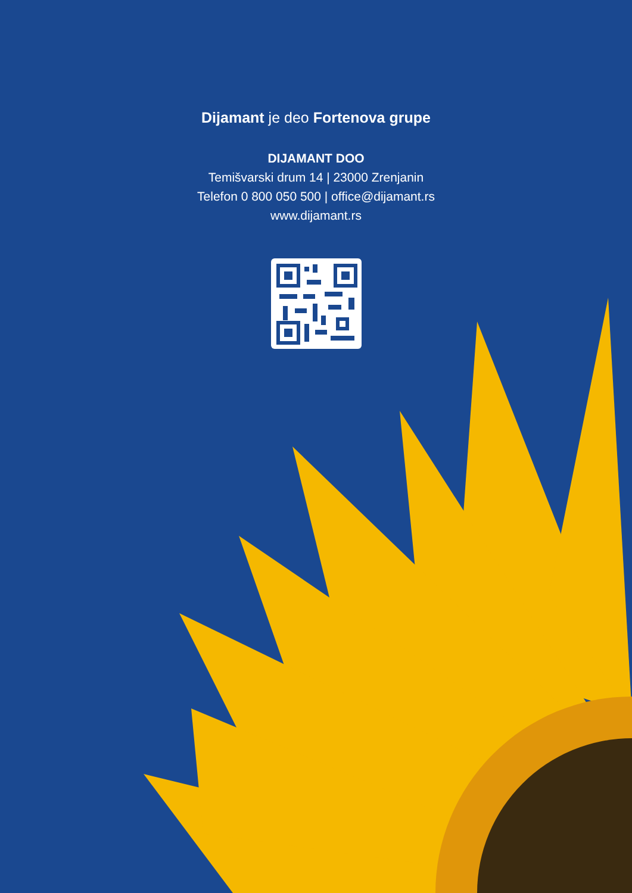Dijamant je deo Fortenova grupe
DIJAMANT DOO
Temišvarski drum 14 | 23000 Zrenjanin
Telefon 0 800 050 500 | office@dijamant.rs
www.dijamant.rs